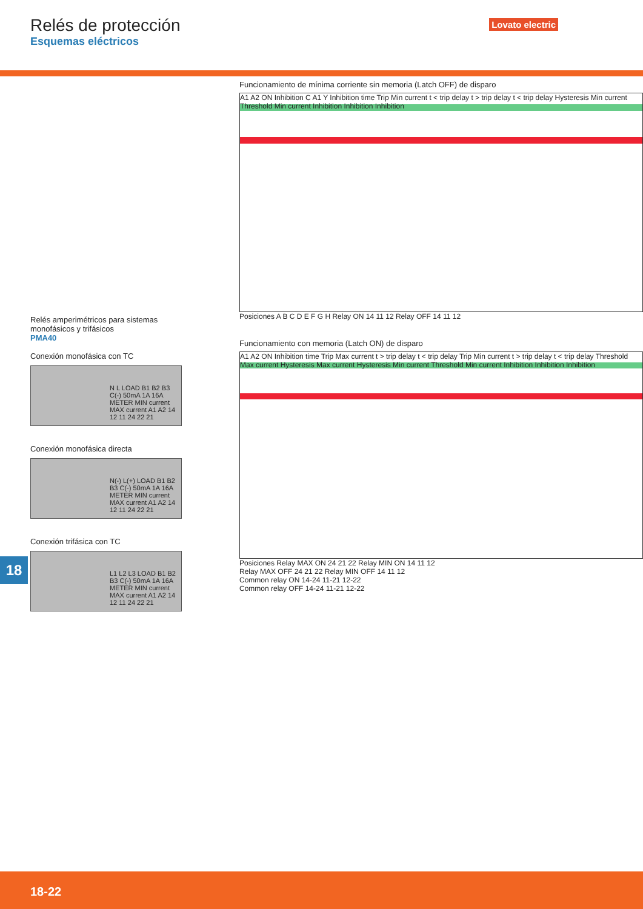Relés de protección
Esquemas eléctricos
Lovato electric
Funcionamiento de mínima corriente sin memoria (Latch OFF) de disparo
A1 A2 ON Inhibition C A1 Y Inhibition time Trip Min current t < trip delay t > trip delay t < trip delay Hysteresis Min current Threshold Min current Inhibition Inhibition Inhibition
Posiciones A B C D E F G H Relay ON 14 11 12 Relay OFF 14 11 12
Relés amperimétricos para sistemas monofásicos y trifásicos
PMA40
Conexión monofásica con TC
N L LOAD B1 B2 B3 C(-) 50mA 1A 16A METER MIN current MAX current A1 A2 14 12 11 24 22 21
Conexión monofásica directa
N(-) L(+) LOAD B1 B2 B3 C(-) 50mA 1A 16A METER MIN current MAX current A1 A2 14 12 11 24 22 21
Conexión trifásica con TC
L1 L2 L3 LOAD B1 B2 B3 C(-) 50mA 1A 16A METER MIN current MAX current A1 A2 14 12 11 24 22 21
Funcionamiento con memoria (Latch ON) de disparo
A1 A2 ON Inhibition time Trip Max current t > trip delay t < trip delay Trip Min current t > trip delay t < trip delay Threshold Max current Hysteresis Max current Hysteresis Min current Threshold Min current Inhibition Inhibition Inhibition
Posiciones Relay MAX ON 24 21 22 Relay MIN ON 14 11 12
Relay MAX OFF 24 21 22 Relay MIN OFF 14 11 12
Common relay ON 14-24 11-21 12-22
Common relay OFF 14-24 11-21 12-22
18
18-22